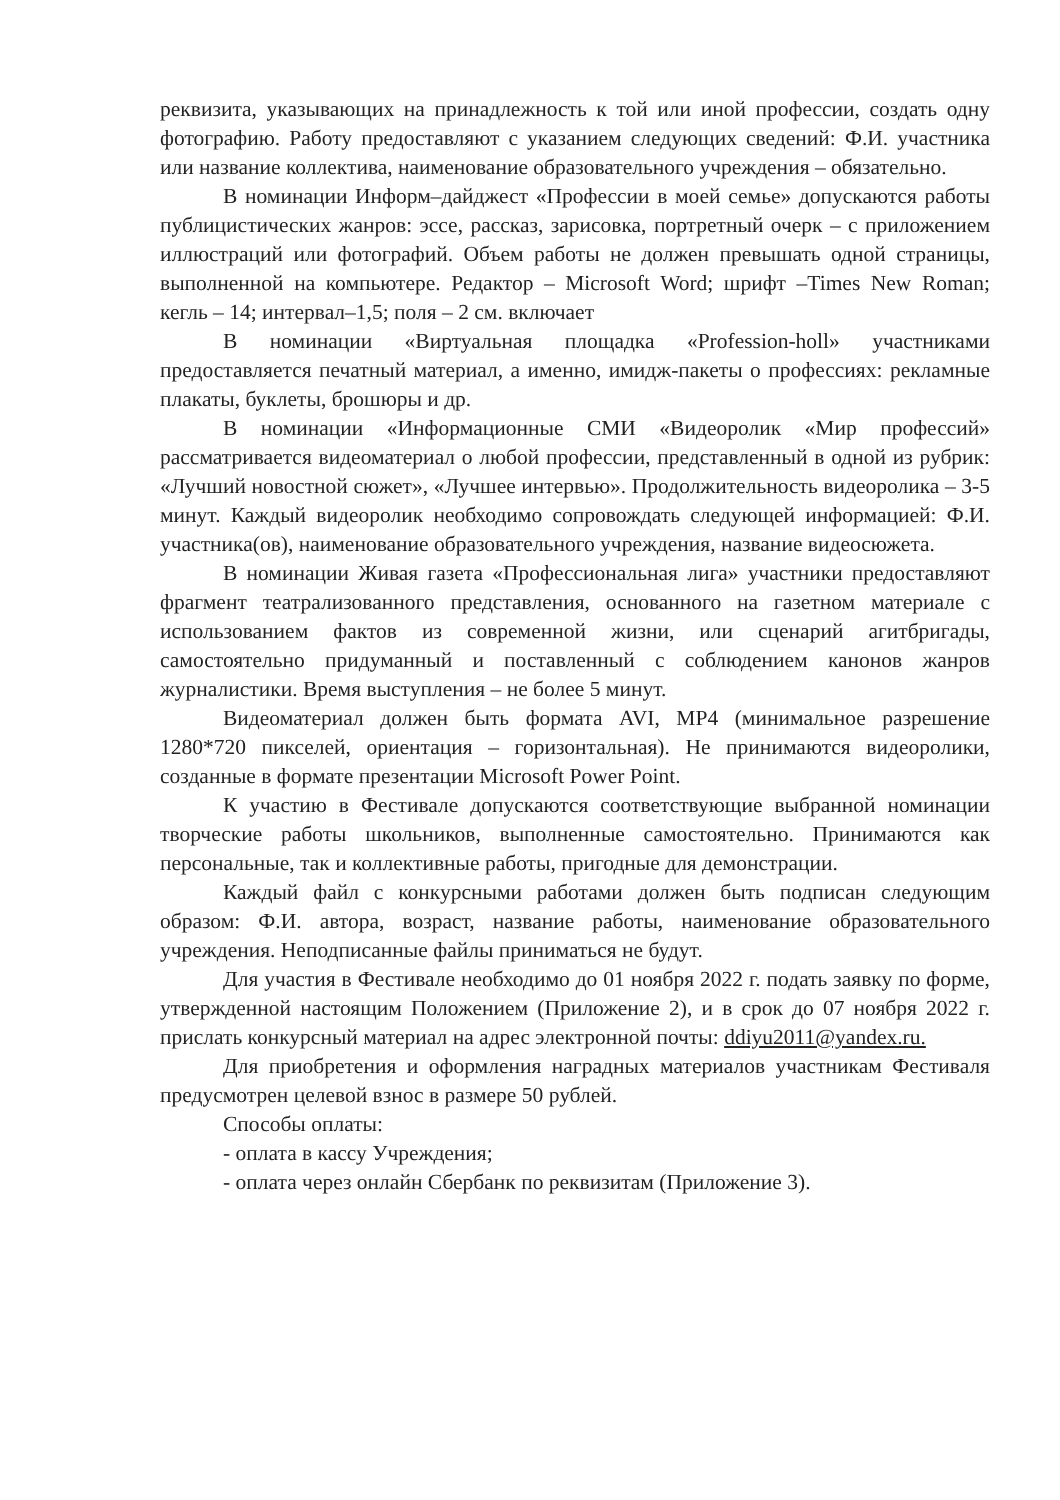реквизита, указывающих на принадлежность к той или иной профессии, создать одну фотографию. Работу предоставляют с указанием следующих сведений: Ф.И. участника или название коллектива, наименование образовательного учреждения – обязательно.
В номинации Информ–дайджест «Профессии в моей семье» допускаются работы публицистических жанров: эссе, рассказ, зарисовка, портретный очерк – с приложением иллюстраций или фотографий. Объем работы не должен превышать одной страницы, выполненной на компьютере. Редактор – Microsoft Word; шрифт –Times New Roman; кегль – 14; интервал–1,5; поля – 2 см. включает
В номинации «Виртуальная площадка «Profession-holl» участниками предоставляется печатный материал, а именно, имидж-пакеты о профессиях: рекламные плакаты, буклеты, брошюры и др.
В номинации «Информационные СМИ «Видеоролик «Мир профессий» рассматривается видеоматериал о любой профессии, представленный в одной из рубрик: «Лучший новостной сюжет», «Лучшее интервью». Продолжительность видеоролика – 3-5 минут. Каждый видеоролик необходимо сопровождать следующей информацией: Ф.И. участника(ов), наименование образовательного учреждения, название видеосюжета.
В номинации Живая газета «Профессиональная лига» участники предоставляют фрагмент театрализованного представления, основанного на газетном материале с использованием фактов из современной жизни, или сценарий агитбригады, самостоятельно придуманный и поставленный с соблюдением канонов жанров журналистики. Время выступления – не более 5 минут.
Видеоматериал должен быть формата AVI, MP4 (минимальное разрешение 1280*720 пикселей, ориентация – горизонтальная). Не принимаются видеоролики, созданные в формате презентации Microsoft Power Point.
К участию в Фестивале допускаются соответствующие выбранной номинации творческие работы школьников, выполненные самостоятельно. Принимаются как персональные, так и коллективные работы, пригодные для демонстрации.
Каждый файл с конкурсными работами должен быть подписан следующим образом: Ф.И. автора, возраст, название работы, наименование образовательного учреждения. Неподписанные файлы приниматься не будут.
Для участия в Фестивале необходимо до 01 ноября 2022 г. подать заявку по форме, утвержденной настоящим Положением (Приложение 2), и в срок до 07 ноября 2022 г. прислать конкурсный материал на адрес электронной почты: ddiyu2011@yandex.ru.
Для приобретения и оформления наградных материалов участникам Фестиваля предусмотрен целевой взнос в размере 50 рублей.
Способы оплаты:
- оплата в кассу Учреждения;
- оплата через онлайн Сбербанк по реквизитам (Приложение 3).